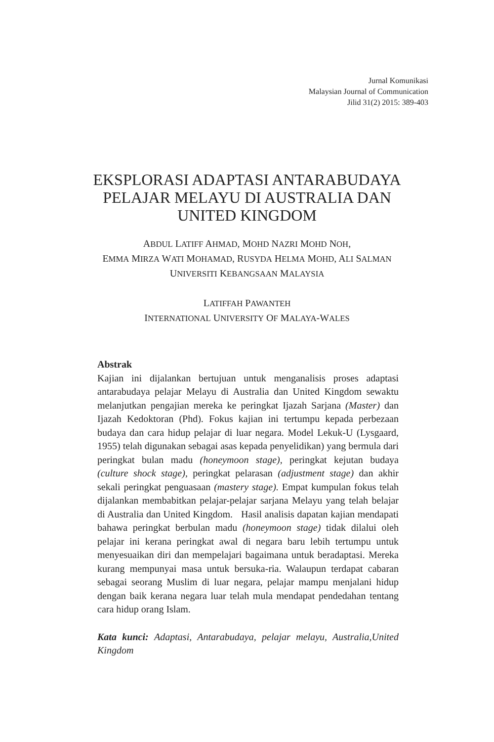Jurnal Komunikasi
Malaysian Journal of Communication
Jilid 31(2) 2015: 389-403
EKSPLORASI ADAPTASI ANTARABUDAYA
PELAJAR MELAYU DI AUSTRALIA DAN
UNITED KINGDOM
ABDUL LATIFF AHMAD, MOHD NAZRI MOHD NOH,
EMMA MIRZA WATI MOHAMAD, RUSYDA HELMA MOHD, ALI SALMAN
UNIVERSITI KEBANGSAAN MALAYSIA
LATIFFAH PAWANTEH
INTERNATIONAL UNIVERSITY OF MALAYA-WALES
Abstrak
Kajian ini dijalankan bertujuan untuk menganalisis proses adaptasi antarabudaya pelajar Melayu di Australia dan United Kingdom sewaktu melanjutkan pengajian mereka ke peringkat Ijazah Sarjana (Master) dan Ijazah Kedoktoran (Phd). Fokus kajian ini tertumpu kepada perbezaan budaya dan cara hidup pelajar di luar negara. Model Lekuk-U (Lysgaard, 1955) telah digunakan sebagai asas kepada penyelidikan) yang bermula dari peringkat bulan madu (honeymoon stage), peringkat kejutan budaya (culture shock stage), peringkat pelarasan (adjustment stage) dan akhir sekali peringkat penguasaan (mastery stage). Empat kumpulan fokus telah dijalankan membabitkan pelajar-pelajar sarjana Melayu yang telah belajar di Australia dan United Kingdom. Hasil analisis dapatan kajian mendapati bahawa peringkat berbulan madu (honeymoon stage) tidak dilalui oleh pelajar ini kerana peringkat awal di negara baru lebih tertumpu untuk menyesuaikan diri dan mempelajari bagaimana untuk beradaptasi. Mereka kurang mempunyai masa untuk bersuka-ria. Walaupun terdapat cabaran sebagai seorang Muslim di luar negara, pelajar mampu menjalani hidup dengan baik kerana negara luar telah mula mendapat pendedahan tentang cara hidup orang Islam.
Kata kunci: Adaptasi, Antarabudaya, pelajar melayu, Australia,United Kingdom